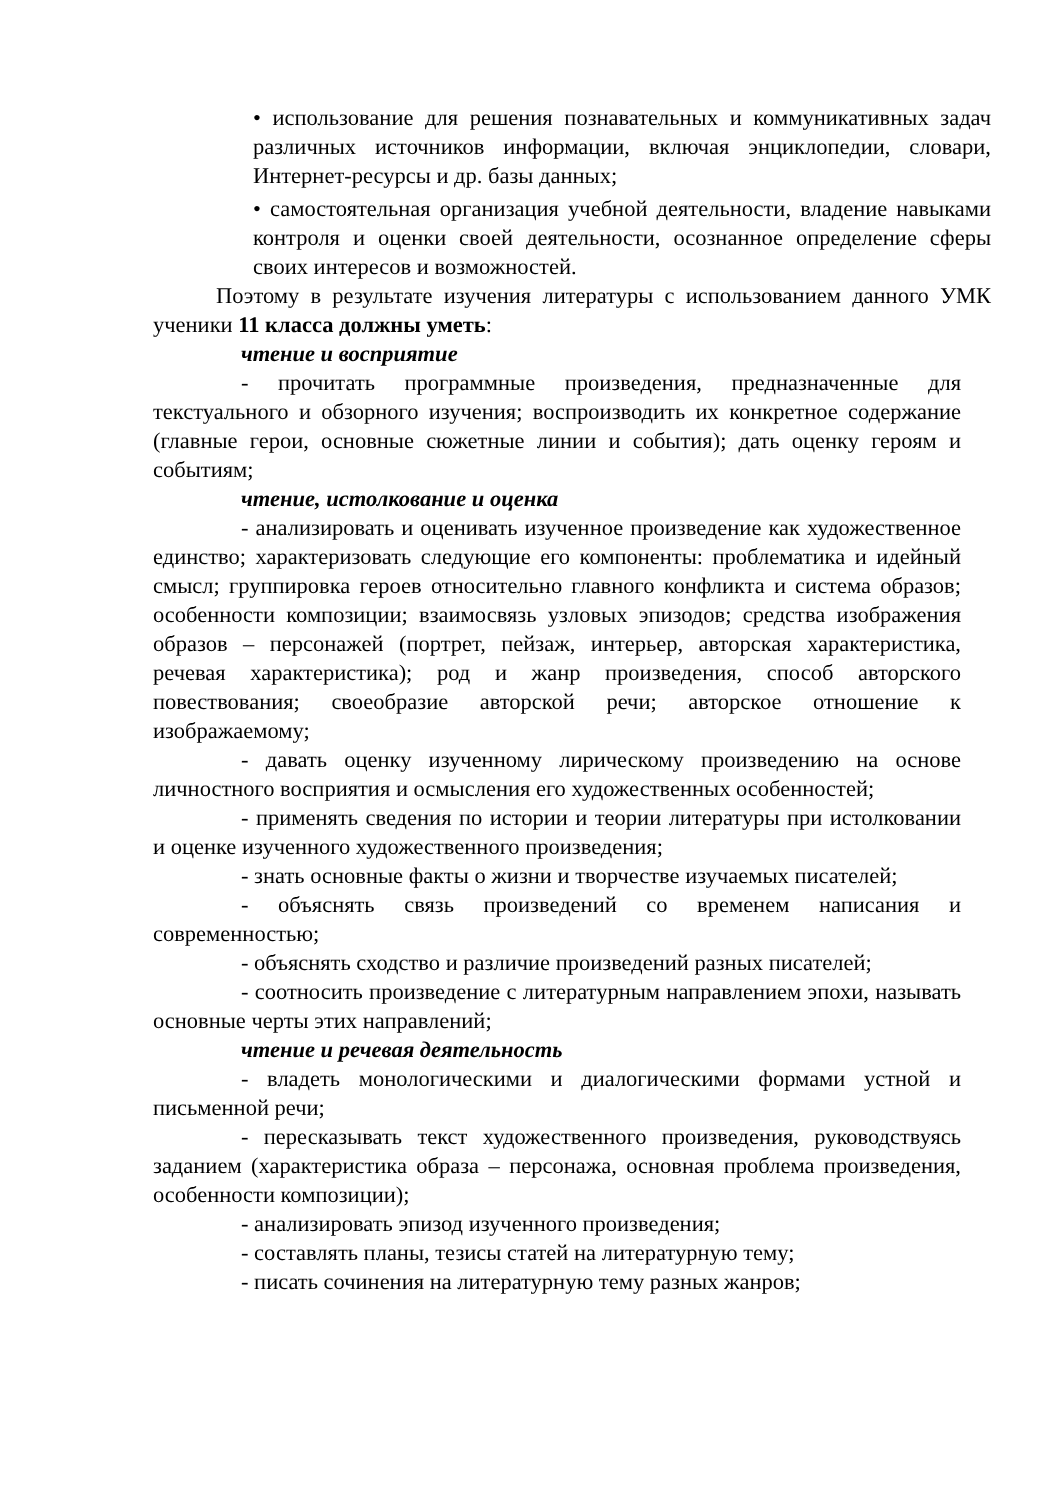• использование для решения познавательных и коммуникативных задач различных источников информации, включая энциклопедии, словари, Интернет-ресурсы и др. базы данных;
• самостоятельная организация учебной деятельности, владение навыками контроля и оценки своей деятельности, осознанное определение сферы своих интересов и возможностей.
Поэтому в результате изучения литературы с использованием данного УМК ученики 11 класса должны уметь:
чтение и восприятие
- прочитать программные произведения, предназначенные для текстуального и обзорного изучения; воспроизводить их конкретное содержание (главные герои, основные сюжетные линии и события); дать оценку героям и событиям;
чтение, истолкование и оценка
- анализировать и оценивать изученное произведение как художественное единство; характеризовать следующие его компоненты: проблематика и идейный смысл; группировка героев относительно главного конфликта и система образов; особенности композиции; взаимосвязь узловых эпизодов; средства изображения образов – персонажей (портрет, пейзаж, интерьер, авторская характеристика, речевая характеристика); род и жанр произведения, способ авторского повествования; своеобразие авторской речи; авторское отношение к изображаемому;
- давать оценку изученному лирическому произведению на основе личностного восприятия и осмысления его художественных особенностей;
- применять сведения по истории и теории литературы при истолковании и оценке изученного художественного произведения;
- знать основные факты о жизни и творчестве изучаемых писателей;
- объяснять связь произведений со временем написания и современностью;
- объяснять сходство и различие произведений разных писателей;
- соотносить произведение с литературным направлением эпохи, называть основные черты этих направлений;
чтение и речевая деятельность
- владеть монологическими и диалогическими формами устной и письменной речи;
- пересказывать текст художественного произведения, руководствуясь заданием (характеристика образа – персонажа, основная проблема произведения, особенности композиции);
- анализировать эпизод изученного произведения;
- составлять планы, тезисы статей на литературную тему;
- писать сочинения на литературную тему разных жанров;